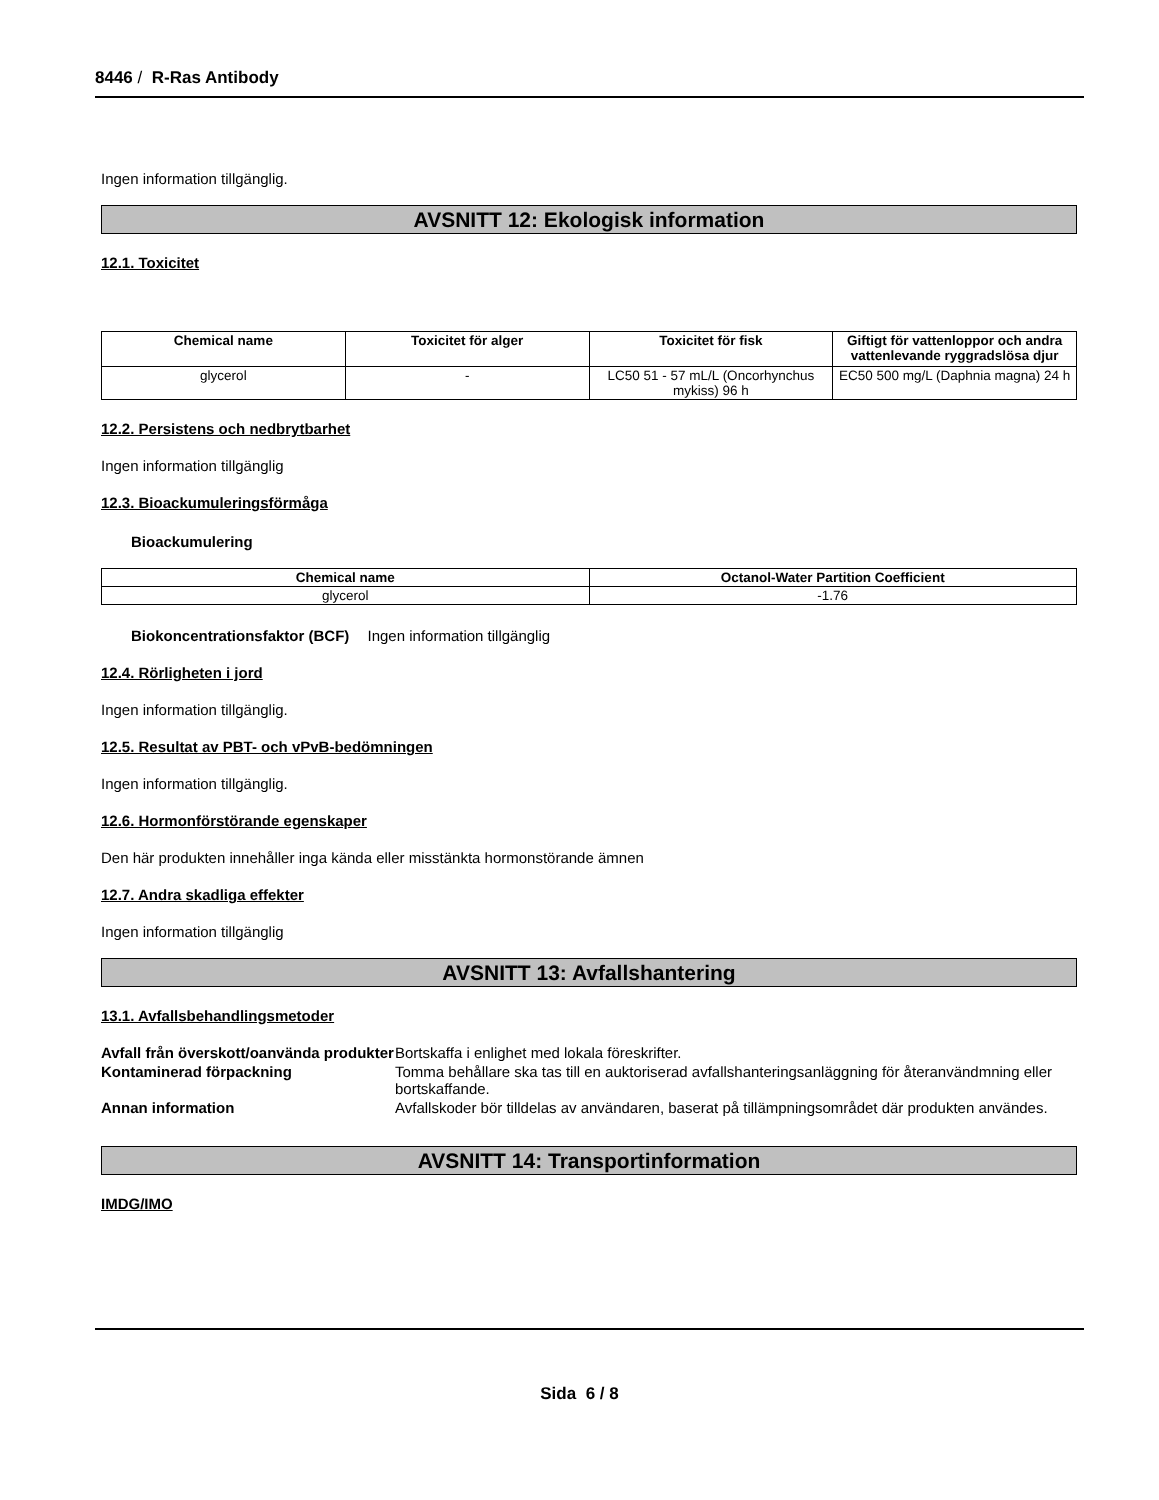8446 / R-Ras Antibody
Ingen information tillgänglig.
AVSNITT 12: Ekologisk information
12.1. Toxicitet
| Chemical name | Toxicitet för alger | Toxicitet för fisk | Giftigt för vattenloppor och andra vattenlevande ryggradslösa djur |
| --- | --- | --- | --- |
| glycerol | - | LC50 51 - 57 mL/L (Oncorhynchus mykiss) 96 h | EC50 500 mg/L (Daphnia magna) 24 h |
12.2. Persistens och nedbrytbarhet
Ingen information tillgänglig
12.3. Bioackumuleringsförmåga
Bioackumulering
| Chemical name | Octanol-Water Partition Coefficient |
| --- | --- |
| glycerol | -1.76 |
Biokoncentrationsfaktor (BCF) Ingen information tillgänglig
12.4. Rörligheten i jord
Ingen information tillgänglig.
12.5. Resultat av PBT- och vPvB-bedömningen
Ingen information tillgänglig.
12.6. Hormonförstörande egenskaper
Den här produkten innehåller inga kända eller misstänkta hormonstörande ämnen
12.7. Andra skadliga effekter
Ingen information tillgänglig
AVSNITT 13: Avfallshantering
13.1. Avfallsbehandlingsmetoder
Avfall från överskott/oanvända produkter Bortskaffa i enlighet med lokala föreskrifter. Kontaminerad förpackning Tomma behållare ska tas till en auktoriserad avfallshanteringsanläggning för återanvändmning eller bortskaffande. Annan information Avfallskoder bör tilldelas av användaren, baserat på tillämpningsområdet där produkten användes.
AVSNITT 14: Transportinformation
IMDG/IMO
Sida 6 / 8